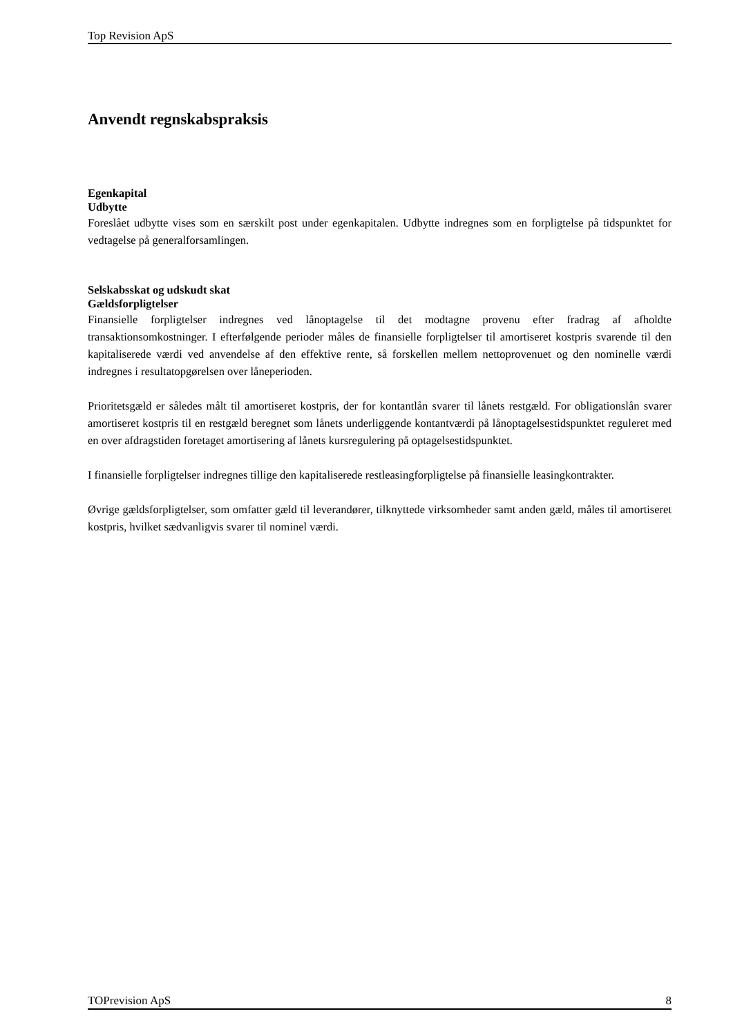Top Revision ApS
Anvendt regnskabspraksis
Egenkapital
Udbytte
Foreslået udbytte vises som en særskilt post under egenkapitalen. Udbytte indregnes som en forpligtelse på tidspunktet for vedtagelse på generalforsamlingen.
Selskabsskat og udskudt skat
Gældsforpligtelser
Finansielle forpligtelser indregnes ved lånoptagelse til det modtagne provenu efter fradrag af afholdte transaktionsomkostninger. I efterfølgende perioder måles de finansielle forpligtelser til amortiseret kostpris svarende til den kapitaliserede værdi ved anvendelse af den effektive rente, så forskellen mellem nettoprovenuet og den nominelle værdi indregnes i resultatopgørelsen over låneperioden.
Prioritetsgæld er således målt til amortiseret kostpris, der for kontantlån svarer til lånets restgæld. For obligationslån svarer amortiseret kostpris til en restgæld beregnet som lånets underliggende kontantværdi på lånoptagelsestidspunktet reguleret med en over afdragstiden foretaget amortisering af lånets kursregulering på optagelsestidspunktet.
I finansielle forpligtelser indregnes tillige den kapitaliserede restleasingforpligtelse på finansielle leasingkontrakter.
Øvrige gældsforpligtelser, som omfatter gæld til leverandører, tilknyttede virksomheder samt anden gæld, måles til amortiseret kostpris, hvilket sædvanligvis svarer til nominel værdi.
TOPrevision ApS 8